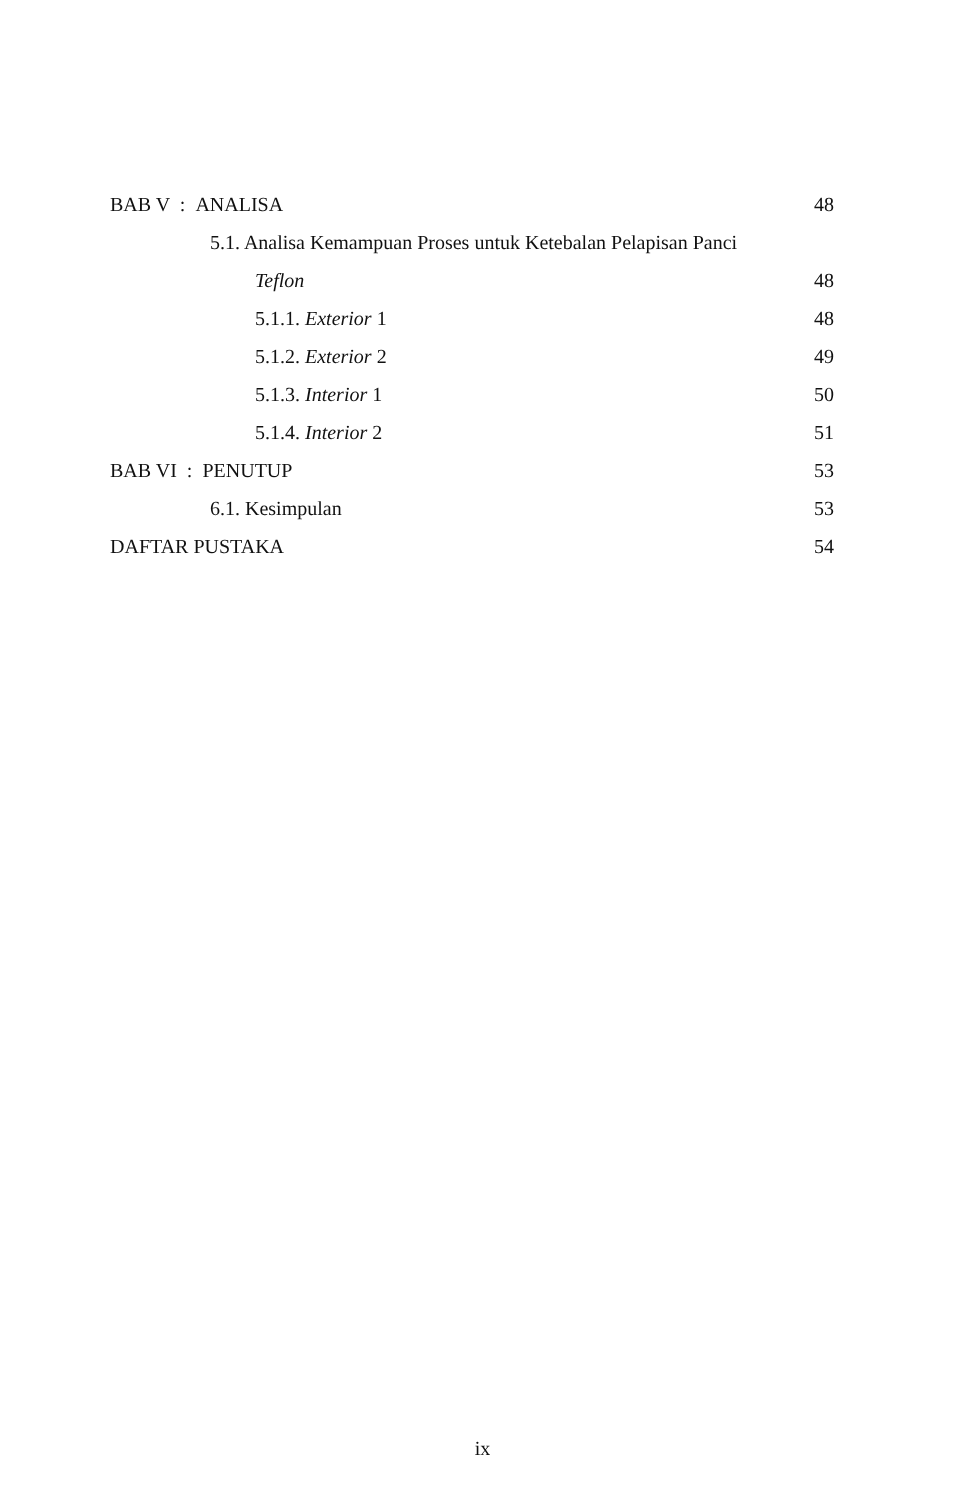BAB V : ANALISA 48
5.1. Analisa Kemampuan Proses untuk Ketebalan Pelapisan Panci
Teflon 48
5.1.1. Exterior 1 48
5.1.2. Exterior 2 49
5.1.3. Interior 1 50
5.1.4. Interior 2 51
BAB VI : PENUTUP 53
6.1. Kesimpulan 53
DAFTAR PUSTAKA 54
ix